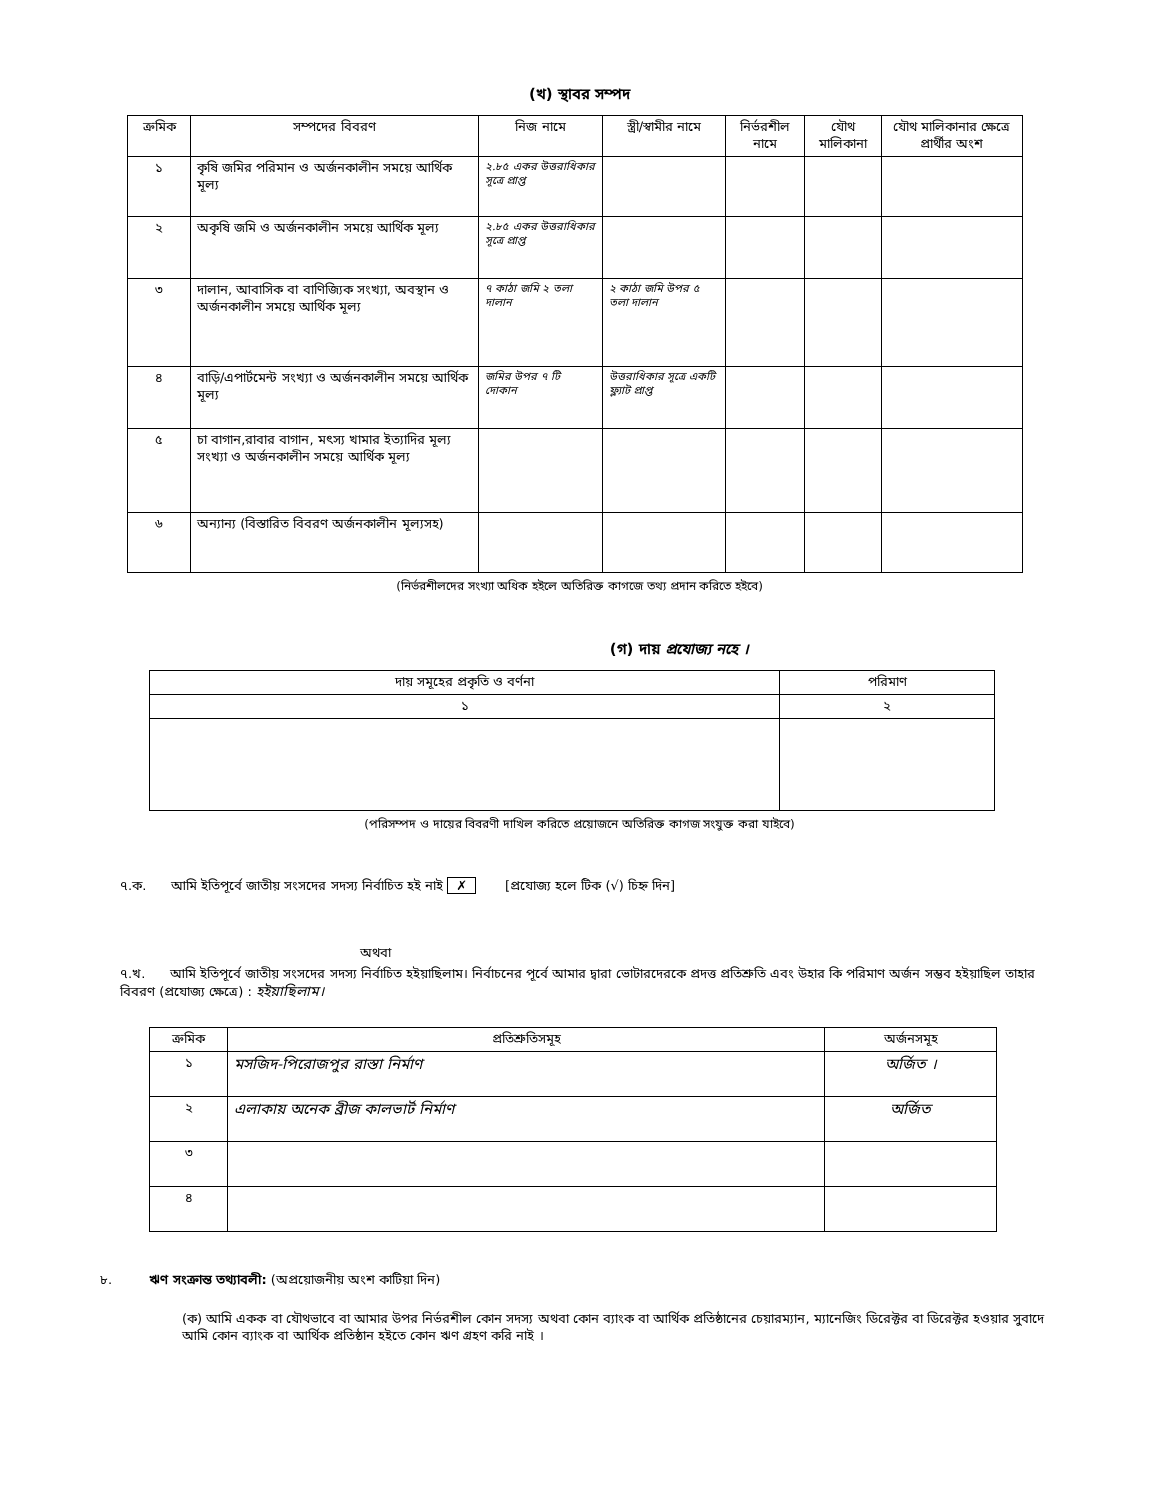(খ) স্থাবর সম্পদ
| ক্রমিক | সম্পদের বিবরণ | নিজ নামে | স্ত্রী/স্বামীর নামে | নির্ভরশীল নামে | যৌথ মালিকানা | যৌথ মালিকানার ক্ষেত্রে প্রার্থীর অংশ |
| --- | --- | --- | --- | --- | --- | --- |
| ১ | কৃষি জমির পরিমান ও অর্জনকালীন সময়ে আর্থিক মূল্য | ২.৮৫ একর উত্তরাধিকার সূত্রে প্রাপ্ত | | | | |
| ২ | অকৃষি জমি ও অর্জনকালীন সময়ে আর্থিক মূল্য | ২.৮৫ একর উত্তরাধিকার সূত্রে প্রাপ্ত | | | | |
| ৩ | দালান, আবাসিক বা বাণিজ্যিক সংখ্যা, অবস্থান ও অর্জনকালীন সময়ে আর্থিক মূল্য | ৭ কাঠা জমি ২ তলা দালান | ২ কাঠা জমি উপর ৫ তলা দালান | | | |
| ৪ | বাড়ি/এপার্টমেন্ট সংখ্যা ও অর্জনকালীন সময়ে আর্থিক মূল্য | জমির উপর ৭ টি দোকান | উত্তরাধিকার সূত্রে একটি ফ্ল্যাট প্রাপ্ত | | | |
| ৫ | চা বাগান,রাবার বাগান, মৎস্য খামার ইত্যাদির মূল্য সংখ্যা ও অর্জনকালীন সময়ে আর্থিক মূল্য | | | | | |
| ৬ | অন্যান্য (বিস্তারিত বিবরণ অর্জনকালীন মূল্যসহ) | | | | | |
(নির্ভরশীলদের সংখ্যা অধিক হইলে অতিরিক্ত কাগজে তথ্য প্রদান করিতে হইবে)
(গ) দায় প্রযোজ্য নহে ।
| দায় সমূহের প্রকৃতি ও বর্ণনা | পরিমাণ |
| --- | --- |
| ১ | ২ |
(পরিসম্পদ ও দায়ের বিবরণী দাখিল করিতে প্রয়োজনে অতিরিক্ত কাগজ সংযুক্ত করা যাইবে)
৭.ক. আমি ইতিপূর্বে জাতীয় সংসদের সদস্য নির্বাচিত হই নাই ✗ [প্রযোজ্য হলে টিক (√) চিহ্ন দিন]
অথবা
৭.খ. আমি ইতিপূর্বে জাতীয় সংসদের সদস্য নির্বাচিত হইয়াছিলাম। নির্বাচনের পূর্বে আমার দ্বারা ভোটারদেরকে প্রদত্ত প্রতিশ্রুতি এবং উহার কি পরিমাণ অর্জন সম্ভব হইয়াছিল তাহার বিবরণ (প্রযোজ্য ক্ষেত্রে) : হইয়াছিলাম।
| ক্রমিক | প্রতিশ্রুতিসমূহ | অর্জনসমূহ |
| --- | --- | --- |
| ১ | মসজিদ-পিরোজপুর রাস্তা নির্মাণ | অর্জিত । |
| ২ | এলাকায় অনেক ব্রীজ কালভার্ট নির্মাণ | অর্জিত |
| ৩ | | |
| ৪ | | |
৮. ঋণ সংক্রান্ত তথ্যাবলী: (অপ্রয়োজনীয় অংশ কাটিয়া দিন)
(ক) আমি একক বা যৌথভাবে বা আমার উপর নির্ভরশীল কোন সদস্য অথবা কোন ব্যাংক বা আর্থিক প্রতিষ্ঠানের চেয়ারম্যান, ম্যানেজিং ডিরেক্টর বা ডিরেক্টর হওয়ার সুবাদে আমি কোন ব্যাংক বা আর্থিক প্রতিষ্ঠান হইতে কোন ঋণ গ্রহণ করি নাই ।